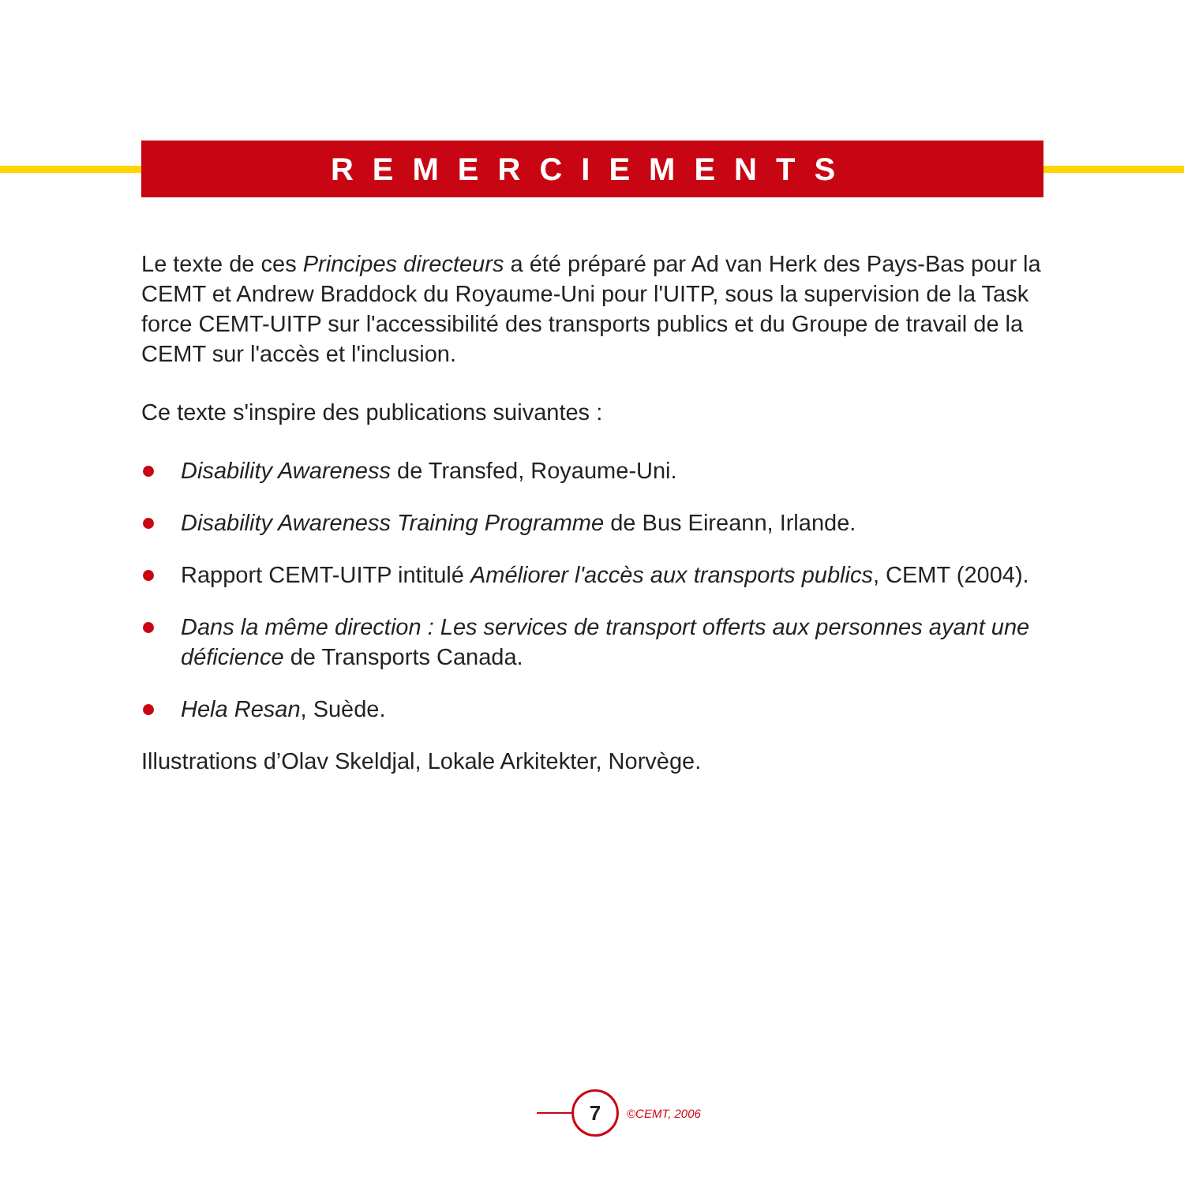REMERCIEMENTS
Le texte de ces Principes directeurs a été préparé par Ad van Herk des Pays-Bas pour la CEMT et Andrew Braddock du Royaume-Uni pour l'UITP, sous la supervision de la Task force CEMT-UITP sur l'accessibilité des transports publics et du Groupe de travail de la CEMT sur l'accès et l'inclusion.
Ce texte s'inspire des publications suivantes :
Disability Awareness de Transfed, Royaume-Uni.
Disability Awareness Training Programme de Bus Eireann, Irlande.
Rapport CEMT-UITP intitulé Améliorer l'accès aux transports publics, CEMT (2004).
Dans la même direction : Les services de transport offerts aux personnes ayant une déficience de Transports Canada.
Hela Resan, Suède.
Illustrations d’Olav Skeldjal, Lokale Arkitekter, Norvège.
7
©CEMT, 2006